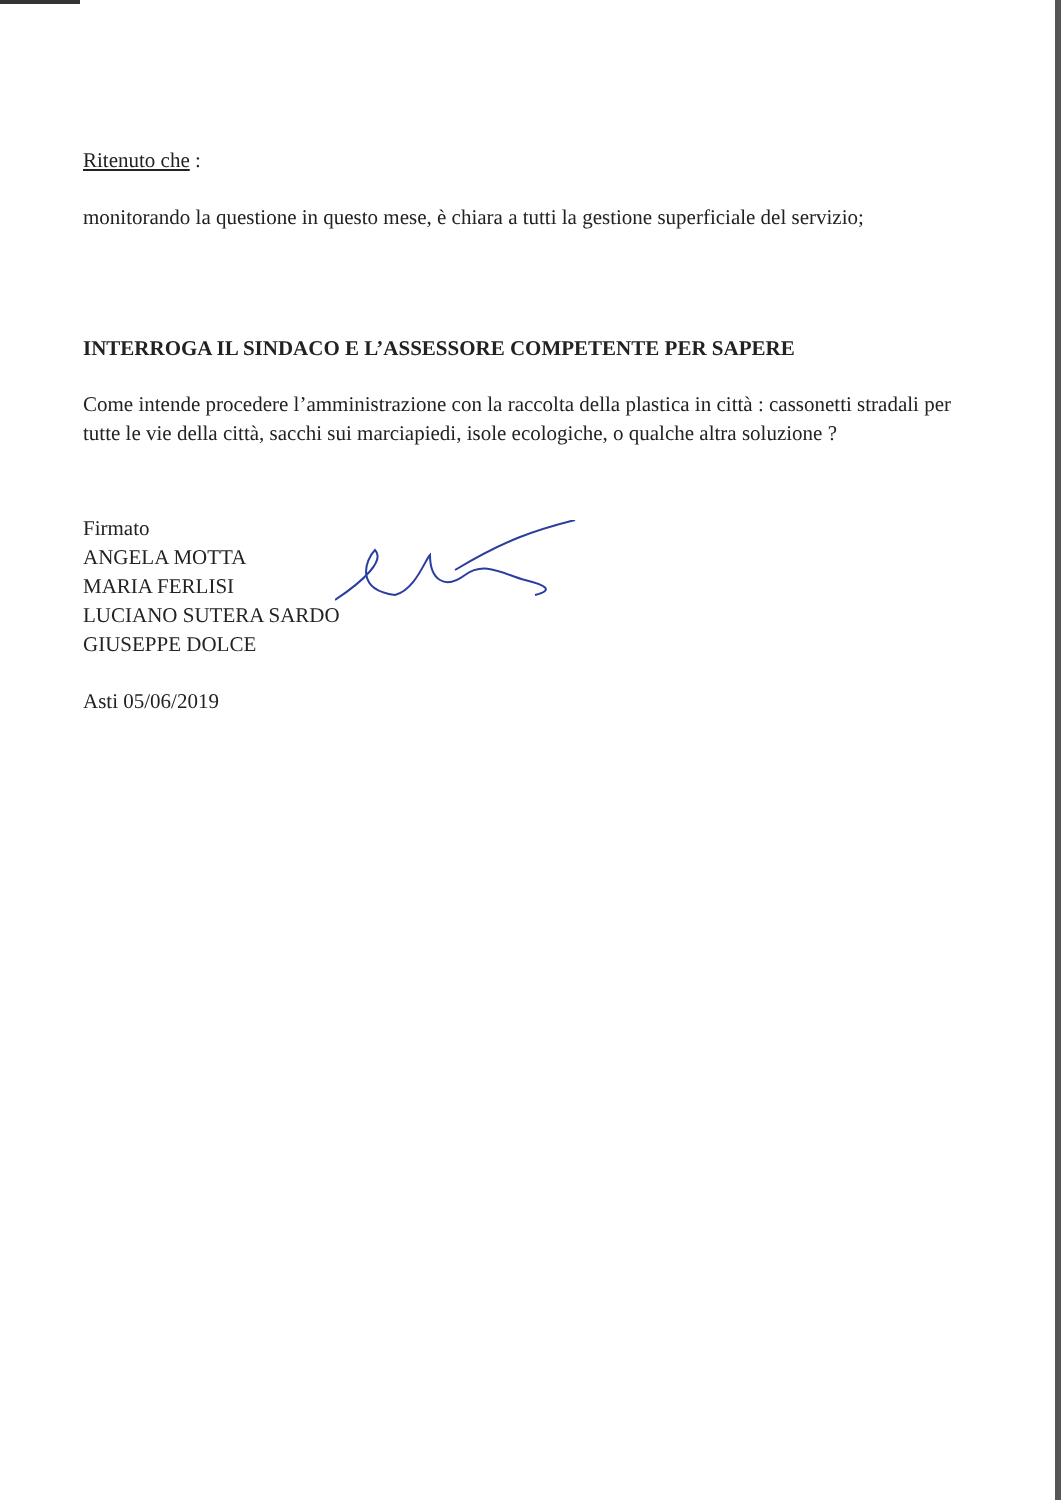Ritenuto che :
monitorando la questione in questo mese, è chiara a tutti la gestione superficiale del servizio;
INTERROGA IL SINDACO E L’ASSESSORE COMPETENTE PER SAPERE
Come intende procedere l’amministrazione con la raccolta della plastica in città : cassonetti stradali per tutte le vie della città, sacchi sui marciapiedi, isole ecologiche, o qualche altra soluzione ?
Firmato
ANGELA MOTTA
MARIA FERLISI
LUCIANO SUTERA SARDO
GIUSEPPE DOLCE
Asti 05/06/2019